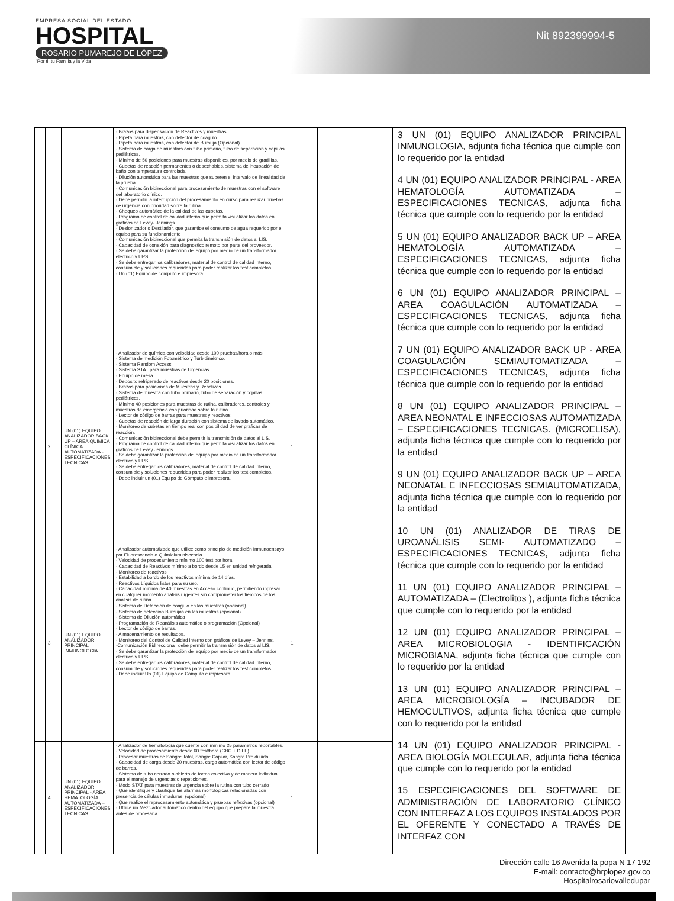EMPRESA SOCIAL DEL ESTADO
HOSPITAL
ROSARIO PUMAREJO DE LÓPEZ
"Por ti, tu Familia y la Vida
Nit 892399994-5
| | | | · Brazos para dispensación de Reactivos y muestras · Pipeta para muestras, con detector de coagulo · Pipeta para muestras, con detector de Burbuja (Opcional) · Sistema de carga de muestras con tubo primario, tubo de separación y copillas pediátricas. · Mínimo de 50 posiciones para muestras disponibles, por medio de gradillas. · Cubetas de reacción permanentes o desechables, sistema de incubación de baño con temperatura controlada. · Dilución automática para las muestras que superen el intervalo de linealidad de la prueba. · Comunicación bidireccional para procesamiento de muestras con el software del laboratorio clínico. · Debe permitir la interrupción del procesamiento en curso para realizar pruebas de urgencia con prioridad sobre la rutina. · Chequeo automático de la calidad de las cubetas. · Programa de control de calidad interno que permita visualizar los datos en gráficos de Levey- Jennings. · Desionizador o Destilador, que garantice el consumo de agua requerido por el equipo para su funcionamiento · Comunicación bidireccional que permita la transmisión de datos al LIS. · Capacidad de conexión para diagnostico remoto por parte del proveedor. · Se debe garantizar la protección del equipo por medio de un transformador eléctrico y UPS. · Se debe entregar los calibradores, material de control de calidad interno, consumible y soluciones requeridas para poder realizar los test completos. · Un (01) Equipo de cómputo e impresora. | | | | |
| | 2 | UN (01) EQUIPO ANALIZADOR BACK UP – AREA QUÍMICA CLÍNICA AUTOMATIZADA - ESPECIFICACIONES TECNICAS | · Analizador de química con velocidad desde 100 pruebas/hora o más. · Sistema de medición Fotométrico y Turbidimétrico. · Sistema Random Access. · Sistema STAT para muestras de Urgencias. · Equipo de mesa. · Deposito refrigerado de reactivos desde 20 posiciones. · Brazos para posiciones de Muestras y Reactivos. · Sistema de muestra con tubo primario, tubo de separación y copillas pediátricas. · Mínimo 40 posiciones para muestras de rutina, calibradores, controles y muestras de emergencia con prioridad sobre la rutina. · Lector de código de barras para muestras y reactivos. · Cubetas de reacción de larga duración con sistema de lavado automático. · Monitoreo de cubetas en tiempo real con posibilidad de ver graficas de reacción. · Comunicación bidireccional debe permitir la transmisión de datos al LIS. · Programa de control de calidad interno que permita visualizar los datos en gráficos de Levey Jennings. · Se debe garantizar la protección del equipo por medio de un transformador eléctrico y UPS. · Se debe entregar los calibradores, material de control de calidad interno, consumible y soluciones requeridas para poder realizar los test completos. · Debe incluir un (01) Equipo de Cómputo e impresora. | 1 | | | |
| | 3 | UN (01) EQUIPO ANALIZADOR PRINCIPAL INMUNOLOGIA | · Analizador automatizado que utilice como principio de medición Inmunoensayo por Fluorescencia o Quimioluminiscencia. · Velocidad de procesamiento mínimo 100 test por hora. · Capacidad de Reactivos mínimo a bordo desde 15 en unidad refrigerada. · Monitoreo de reactivos · Estabilidad a bordo de los reactivos mínima de 14 días. · Reactivos Líquidos listos para su uso. · Capacidad mínima de 40 muestras en Acceso continuo, permitiendo ingresar en cualquier momento análisis urgentes sin comprometer los tiempos de los análisis de rutina. · Sistema de Detección de coagulo en las muestras (opcional) · Sistema de detección Burbujas en las muestras (opcional) · Sistema de Dilución automática · Programación de Reanálisis automático o programación (Opcional) · Lector de código de barras. · Almacenamiento de resultados. · Monitoreo del Control de Calidad interno con gráficos de Levey – Jennins. ·Comunicación Bidireccional, debe permitir la transmisión de datos al LIS. · Se debe garantizar la protección del equipo por medio de un transformador eléctrico y UPS. · Se debe entregar los calibradores, material de control de calidad interno, consumible y soluciones requeridas para poder realizar los test completos. · Debe incluir Un (01) Equipo de Cómputo e impresora. | 1 | | | |
| | 4 | UN (01) EQUIPO ANALIZADOR PRINCIPAL - AREA HEMATOLOGÍA AUTOMATIZADA – ESPECIFICACIONES TECNICAS. | · Analizador de hematología que cuente con mínimo 25 parámetros reportables. · Velocidad de procesamiento desde 60 test/hora (CBC + DIFF). · Procesar muestras de Sangre Total, Sangre Capilar, Sangre Pre diluida · Capacidad de carga desde 30 muestras, carga automática con lector de código de barras. · Sistema de tubo cerrado o abierto de forma colectiva y de manera individual para el manejo de urgencias o repeticiones. · Modo STAT para muestras de urgencia sobre la rutina con tubo cerrado · Que identifique y clasifique las alarmas morfológicas relacionadas con presencia de células inmaduras. (opcional) · Que realice el reprocesamiento automática y pruebas reflexivas (opcional) · Utilice un Mezclador automático dentro del equipo que prepare la muestra antes de procesarla | 1 | | | |
3 UN (01) EQUIPO ANALIZADOR PRINCIPAL INMUNOLOGIA, adjunta ficha técnica que cumple con lo requerido por la entidad
4 UN (01) EQUIPO ANALIZADOR PRINCIPAL - AREA HEMATOLOGÍA AUTOMATIZADA – ESPECIFICACIONES TECNICAS, adjunta ficha técnica que cumple con lo requerido por la entidad
5 UN (01) EQUIPO ANALIZADOR BACK UP – AREA HEMATOLOGÍA AUTOMATIZADA – ESPECIFICACIONES TECNICAS, adjunta ficha técnica que cumple con lo requerido por la entidad
6 UN (01) EQUIPO ANALIZADOR PRINCIPAL – AREA COAGULACIÓN AUTOMATIZADA – ESPECIFICACIONES TECNICAS, adjunta ficha técnica que cumple con lo requerido por la entidad
7 UN (01) EQUIPO ANALIZADOR BACK UP - AREA COAGULACIÓN SEMIAUTOMATIZADA – ESPECIFICACIONES TECNICAS, adjunta ficha técnica que cumple con lo requerido por la entidad
8 UN (01) EQUIPO ANALIZADOR PRINCIPAL – AREA NEONATAL E INFECCIOSAS AUTOMATIZADA – ESPECIFICACIONES TECNICAS. (MICROELISA), adjunta ficha técnica que cumple con lo requerido por la entidad
9 UN (01) EQUIPO ANALIZADOR BACK UP – AREA NEONATAL E INFECCIOSAS SEMIAUTOMATIZADA, adjunta ficha técnica que cumple con lo requerido por la entidad
10 UN (01) ANALIZADOR DE TIRAS DE UROANÁLISIS SEMI- AUTOMATIZADO – ESPECIFICACIONES TECNICAS, adjunta ficha técnica que cumple con lo requerido por la entidad
11 UN (01) EQUIPO ANALIZADOR PRINCIPAL – AUTOMATIZADA – (Electrolitos ), adjunta ficha técnica que cumple con lo requerido por la entidad
12 UN (01) EQUIPO ANALIZADOR PRINCIPAL – AREA MICROBIOLOGIA - IDENTIFICACIÓN MICROBIANA, adjunta ficha técnica que cumple con lo requerido por la entidad
13 UN (01) EQUIPO ANALIZADOR PRINCIPAL – AREA MICROBIOLOGÍA – INCUBADOR DE HEMOCULTIVOS, adjunta ficha técnica que cumple con lo requerido por la entidad
14 UN (01) EQUIPO ANALIZADOR PRINCIPAL - AREA BIOLOGÍA MOLECULAR, adjunta ficha técnica que cumple con lo requerido por la entidad
15 ESPECIFICACIONES DEL SOFTWARE DE ADMINISTRACIÓN DE LABORATORIO CLÍNICO CON INTERFAZ A LOS EQUIPOS INSTALADOS POR EL OFERENTE Y CONECTADO A TRAVÉS DE INTERFAZ CON
Dirección calle 16 Avenida la popa N 17 192
E-mail: contacto@hrplopez.gov.co
Hospitalrosariovalledupar